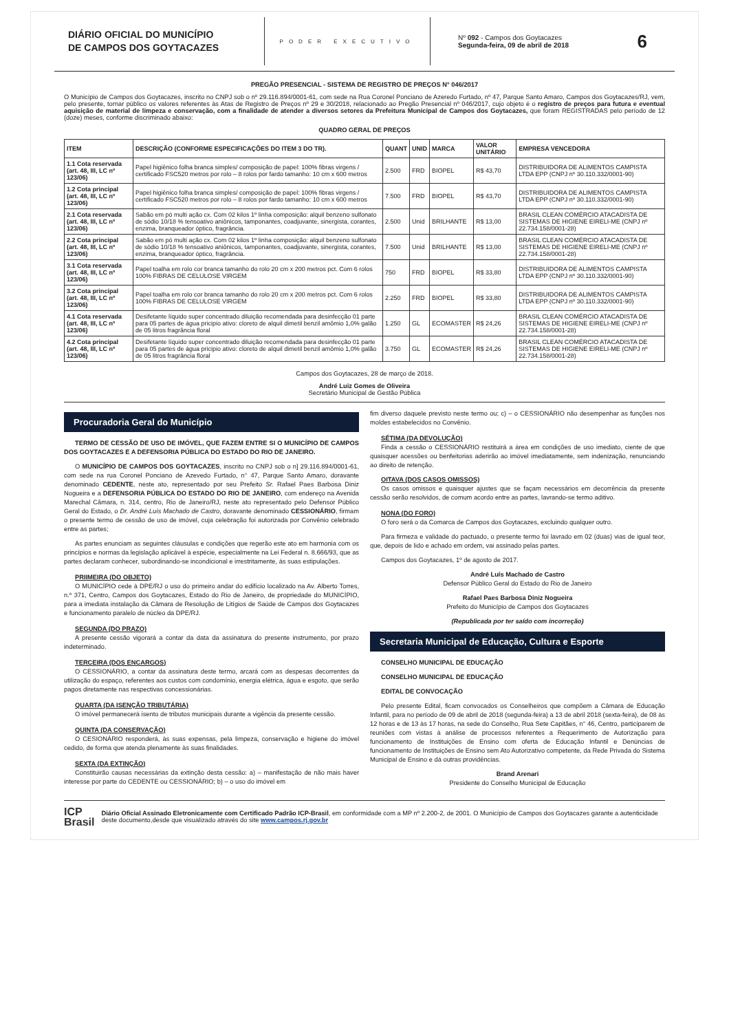DIÁRIO OFICIAL DO MUNICÍPIO
DE CAMPOS DOS GOYTACAZES
PODER EXECUTIVO
Nº 092 - Campos dos Goytacazes
Segunda-feira, 09 de abril de 2018
6
PREGÃO PRESENCIAL - SISTEMA DE REGISTRO DE PREÇOS N° 046/2017
O Município de Campos dos Goytacazes, inscrito no CNPJ sob o nº 29.116.894/0001-61, com sede na Rua Coronel Ponciano de Azeredo Furtado, nº 47, Parque Santo Amaro, Campos dos Goytacazes/RJ, vem, pelo presente, tornar público os valores referentes às Atas de Registro de Preços nº 29 e 30/2018, relacionado ao Pregão Presencial nº 046/2017, cujo objeto é o registro de preços para futura e eventual aquisição de material de limpeza e conservação, com a finalidade de atender a diversos setores da Prefeitura Municipal de Campos dos Goytacazes, que foram REGISTRADAS pelo período de 12 (doze) meses, conforme discriminado abaixo:
QUADRO GERAL DE PREÇOS
| ITEM | DESCRIÇÃO (CONFORME ESPECIFICAÇÕES DO ITEM 3 DO TR). | QUANT | UNID | MARCA | VALOR UNITÁRIO | EMPRESA VENCEDORA |
| --- | --- | --- | --- | --- | --- | --- |
| 1.1 Cota reservada (art. 48, III, LC nº 123/06) | Papel higiênico folha branca simples/ composição de papel: 100% fibras virgens / certificado FSC520 metros por rolo – 8 rolos por fardo tamanho: 10 cm x 600 metros | 2.500 | FRD | BIOPEL | R$ 43,70 | DISTRIBUIDORA DE ALIMENTOS CAMPISTA LTDA EPP (CNPJ nº 30.110.332/0001-90) |
| 1.2 Cota principal (art. 48, III, LC nº 123/06) | Papel higiênico folha branca simples/ composição de papel: 100% fibras virgens / certificado FSC520 metros por rolo – 8 rolos por fardo tamanho: 10 cm x 600 metros | 7.500 | FRD | BIOPEL | R$ 43,70 | DISTRIBUIDORA DE ALIMENTOS CAMPISTA LTDA EPP (CNPJ nº 30.110.332/0001-90) |
| 2.1 Cota reservada (art. 48, III, LC nº 123/06) | Sabão em pó multi ação cx. Com 02 kilos 1º linha composição: alquil benzeno sulfonato de sódio 10/18 % tensoativo aniônicos, tamponantes, coadjuvante, sinergista, corantes, enzima, branqueador óptico, fragrância. | 2.500 | Unid | BRILHANTE | R$ 13,00 | BRASIL CLEAN COMÉRCIO ATACADISTA DE SISTEMAS DE HIGIENE EIRELI-ME (CNPJ nº 22.734.158/0001-28) |
| 2.2 Cota principal (art. 48, III, LC nº 123/06) | Sabão em pó multi ação cx. Com 02 kilos 1º linha composição: alquil benzeno sulfonato de sódio 10/18 % tensoativo aniônicos, tamponantes, coadjuvante, sinergista, corantes, enzima, branqueador óptico, fragrância. | 7.500 | Unid | BRILHANTE | R$ 13,00 | BRASIL CLEAN COMÉRCIO ATACADISTA DE SISTEMAS DE HIGIENE EIRELI-ME (CNPJ nº 22.734.158/0001-28) |
| 3.1 Cota reservada (art. 48, III, LC nº 123/06) | Papel toalha em rolo cor branca tamanho do rolo 20 cm x 200 metros pct. Com 6 rolos 100% FIBRAS DE CELULOSE VIRGEM | 750 | FRD | BIOPEL | R$ 33,80 | DISTRIBUIDORA DE ALIMENTOS CAMPISTA LTDA EPP (CNPJ nº 30.110.332/0001-90) |
| 3.2 Cota principal (art. 48, III, LC nº 123/06) | Papel toalha em rolo cor branca tamanho do rolo 20 cm x 200 metros pct. Com 6 rolos 100% FIBRAS DE CELULOSE VIRGEM | 2.250 | FRD | BIOPEL | R$ 33,80 | DISTRIBUIDORA DE ALIMENTOS CAMPISTA LTDA EPP (CNPJ nº 30.110.332/0001-90) |
| 4.1 Cota reservada (art. 48, III, LC nº 123/06) | Desifetante líquido super concentrado diluição recomendada para desinfecção 01 parte para 05 partes de água pricipio ativo: cloreto de alquil dimetil benzil amômio 1,0% galão de 05 litros fragrância floral | 1.250 | GL | ECOMASTER | R$ 24,26 | BRASIL CLEAN COMÉRCIO ATACADISTA DE SISTEMAS DE HIGIENE EIRELI-ME (CNPJ nº 22.734.158/0001-28) |
| 4.2 Cota principal (art. 48, III, LC nº 123/06) | Desifetante líquido super concentrado diluição recomendada para desinfecção 01 parte para 05 partes de água pricipio ativo: cloreto de alquil dimetil benzil amômio 1,0% galão de 05 litros fragrância floral | 3.750 | GL | ECOMASTER | R$ 24,26 | BRASIL CLEAN COMÉRCIO ATACADISTA DE SISTEMAS DE HIGIENE EIRELI-ME (CNPJ nº 22.734.158/0001-28) |
Campos dos Goytacazes, 28 de março de 2018.
André Luiz Gomes de Oliveira
Secretário Municipal de Gestão Pública
Procuradoria Geral do Município
TERMO DE CESSÃO DE USO DE IMÓVEL, QUE FAZEM ENTRE SI O MUNICÍPIO DE CAMPOS DOS GOYTACAZES E A DEFENSORIA PÚBLICA DO ESTADO DO RIO DE JANEIRO.
O MUNICÍPIO DE CAMPOS DOS GOYTACAZES, inscrito no CNPJ sob o n] 29.116.894/0001-61, com sede na rua Coronel Ponciano de Azevedo Furtado, n° 47, Parque Santo Amaro, doravante denominado CEDENTE, neste ato, representado por seu Prefeito Sr. Rafael Paes Barbosa Diniz Nogueira e a DEFENSORIA PÚBLICA DO ESTADO DO RIO DE JANEIRO, com endereço na Avenida Marechal Câmara, n. 314, centro, Rio de Janeiro/RJ, neste ato representado pelo Defensor Público Geral do Estado, o Dr. André Luís Machado de Castro, doravante denominado CESSIONÁRIO, firmam o presente termo de cessão de uso de imóvel, cuja celebração foi autorizada por Convênio celebrado entre as partes;
As partes enunciam as seguintes cláusulas e condições que regerão este ato em harmonia com os princípios e normas da legislação aplicável à espécie, especialmente na Lei Federal n. 8.666/93, que as partes declaram conhecer, subordinando-se incondicional e irrestritamente, às suas estipulações.
PRIIMEIRA (DO OBJETO)
O MUNICÍPIO cede à DPE/RJ o uso do primeiro andar do edifício localizado na Av. Alberto Torres, n.º 371, Centro, Campos dos Goytacazes, Estado do Rio de Janeiro, de propriedade do MUNICÍPIO, para a imediata instalação da Câmara de Resolução de Litígios de Saúde de Campos dos Goytacazes e funcionamento paralelo de núcleo da DPE/RJ.
SEGUNDA (DO PRAZO)
A presente cessão vigorará a contar da data da assinatura do presente instrumento, por prazo indeterminado.
TERCEIRA (DOS ENCARGOS)
O CESSIONÁRIO, a contar da assinatura deste termo, arcará com as despesas decorrentes da utilização do espaço, referentes aos custos com condomínio, energia elétrica, água e esgoto, que serão pagos diretamente nas respectivas concessionárias.
QUARTA (DA ISENÇÃO TRIBUTÁRIA)
O imóvel permanecerá isento de tributos municipais durante a vigência da presente cessão.
QUINTA (DA CONSERVAÇÃO)
O CESIONÁRIO responderá, às suas expensas, pela limpeza, conservação e higiene do imóvel cedido, de forma que atenda plenamente às suas finalidades.
SEXTA (DA EXTINÇÃO)
Constituirão causas necessárias da extinção desta cessão: a) – manifestação de não mais haver interesse por parte do CEDENTE ou CESSIONÁRIO; b) – o uso do imóvel em
fim diverso daquele previsto neste termo ou; c) – o CESSIONÁRIO não desempenhar as funções nos moldes estabelecidos no Convênio.
SÉTIMA (DA DEVOLUÇÃO)
Finda a cessão o CESSIONÁRIO restituirá a área em condições de uso imediato, ciente de que quaisquer acessões ou benfeitorias aderirão ao imóvel imediatamente, sem indenização, renunciando ao direito de retenção.
OITAVA (DOS CASOS OMISSOS)
Os casos omissos e quaisquer ajustes que se façam necessários em decorrência da presente cessão serão resolvidos, de comum acordo entre as partes, lavrando-se termo aditivo.
NONA (DO FORO)
O foro será o da Comarca de Campos dos Goytacazes, excluindo qualquer outro.
Para firmeza e validade do pactuado, o presente termo foi lavrado em 02 (duas) vias de igual teor, que, depois de lido e achado em ordem, vai assinado pelas partes.
Campos dos Goytacazes, 1º de agosto de 2017.
André Luís Machado de Castro
Defensor Público Geral do Estado do Rio de Janeiro
Rafael Paes Barbosa Diniz Nogueira
Prefeito do Município de Campos dos Goytacazes
(Republicada por ter saído com incorreção)
Secretaria Municipal de Educação, Cultura e Esporte
CONSELHO MUNICIPAL DE EDUCAÇÃO
CONSELHO MUNICIPAL DE EDUCAÇÃO
EDITAL DE CONVOCAÇÃO
Pelo presente Edital, ficam convocados os Conselheiros que compõem a Câmara de Educação Infantil, para no período de 09 de abril de 2018 (segunda-feira) a 13 de abril 2018 (sexta-feira), de 08 às 12 horas e de 13 às 17 horas, na sede do Conselho, Rua Sete Capitães, n° 46, Centro, participarem de reuniões com vistas à análise de processos referentes a Requerimento de Autorização para funcionamento de Instituições de Ensino com oferta de Educação Infantil e Denúncias de funcionamento de Instituições de Ensino sem Ato Autorizativo competente, da Rede Privada do Sistema Municipal de Ensino e dá outras providências.
Brand Arenari
Presidente do Conselho Municipal de Educação
ICP
Brasil
Diário Oficial Assinado Eletronicamente com Certificado Padrão ICP-Brasil, em conformidade com a MP nº 2.200-2, de 2001. O Município de Campos dos Goytacazes garante a autenticidade deste documento,desde que visualizado através do site www.campos.rj.gov.br